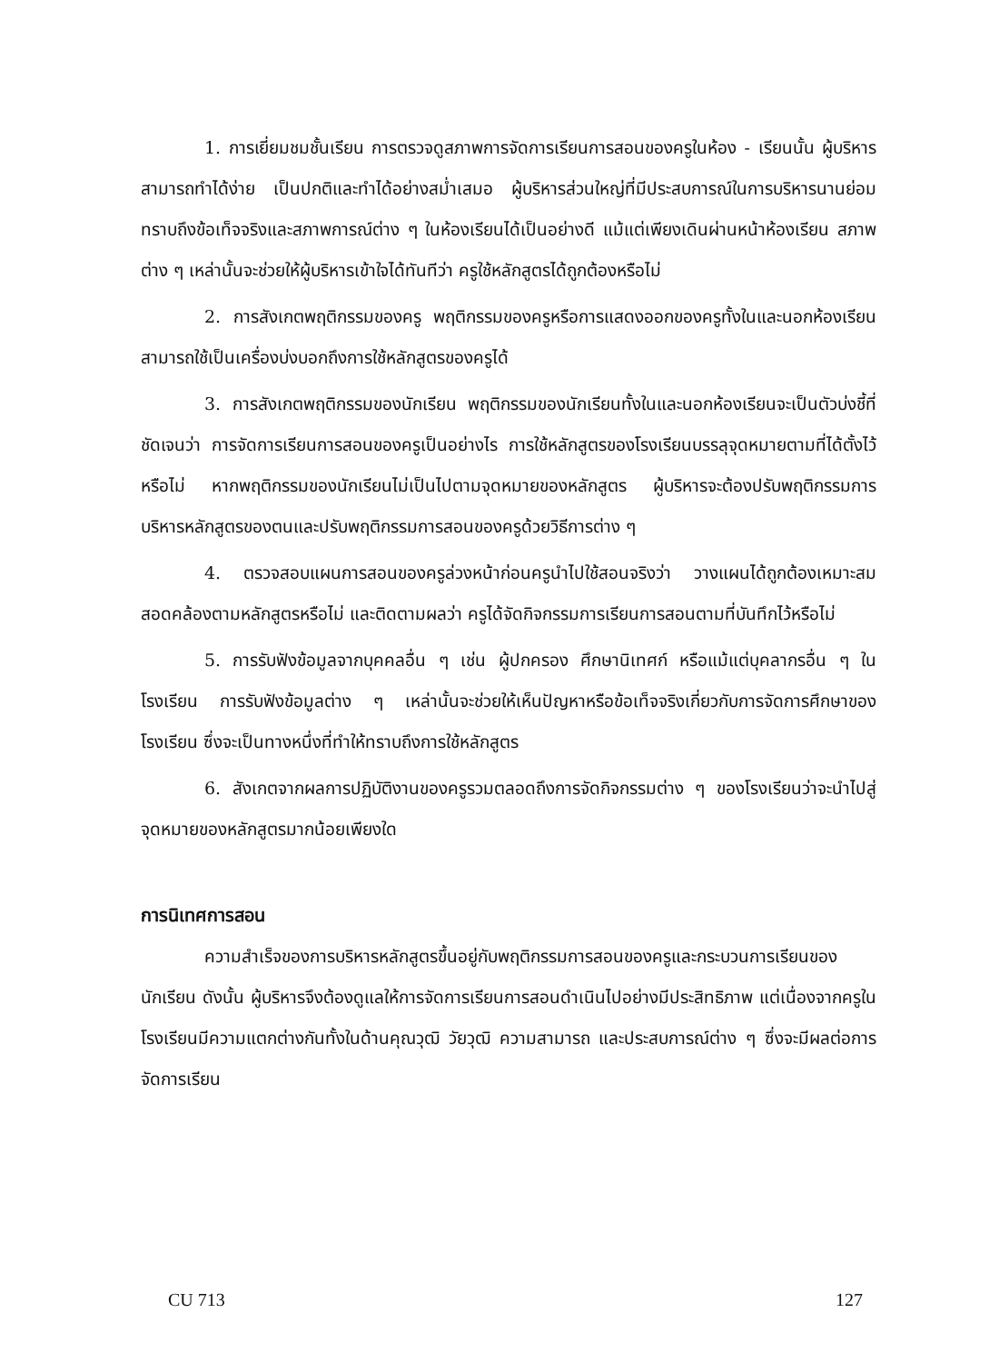1. การเยี่ยมชมชั้นเรียน การตรวจดูสภาพการจัดการเรียนการสอนของครูในห้อง - เรียนนั้น ผู้บริหารสามารถทำได้ง่าย เป็นปกติและทำได้อย่างสม่ำเสมอ ผู้บริหารส่วนใหญ่ที่มีประสบการณ์ในการบริหารนานย่อมทราบถึงข้อเท็จจริงและสภาพการณ์ต่าง ๆ ในห้องเรียนได้เป็นอย่างดี แม้แต่เพียงเดินผ่านหน้าห้องเรียน สภาพต่าง ๆ เหล่านั้นจะช่วยให้ผู้บริหารเข้าใจได้ทันทีว่า ครูใช้หลักสูตรได้ถูกต้องหรือไม่
2. การสังเกตพฤติกรรมของครู พฤติกรรมของครูหรือการแสดงออกของครูทั้งในและนอกห้องเรียนสามารถใช้เป็นเครื่องบ่งบอกถึงการใช้หลักสูตรของครูได้
3. การสังเกตพฤติกรรมของนักเรียน พฤติกรรมของนักเรียนทั้งในและนอกห้องเรียนจะเป็นตัวบ่งชี้ที่ชัดเจนว่า การจัดการเรียนการสอนของครูเป็นอย่างไร การใช้หลักสูตรของโรงเรียนบรรลุจุดหมายตามที่ได้ตั้งไว้หรือไม่ หากพฤติกรรมของนักเรียนไม่เป็นไปตามจุดหมายของหลักสูตร ผู้บริหารจะต้องปรับพฤติกรรมการบริหารหลักสูตรของตนและปรับพฤติกรรมการสอนของครูด้วยวิธีการต่าง ๆ
4. ตรวจสอบแผนการสอนของครูล่วงหน้าก่อนครูนำไปใช้สอนจริงว่า วางแผนได้ถูกต้องเหมาะสมสอดคล้องตามหลักสูตรหรือไม่ และติดตามผลว่า ครูได้จัดกิจกรรมการเรียนการสอนตามที่บันทึกไว้หรือไม่
5. การรับฟังข้อมูลจากบุคคลอื่น ๆ เช่น ผู้ปกครอง ศึกษานิเทศก์ หรือแม้แต่บุคลากรอื่น ๆ ในโรงเรียน การรับฟังข้อมูลต่าง ๆ เหล่านั้นจะช่วยให้เห็นปัญหาหรือข้อเท็จจริงเกี่ยวกับการจัดการศึกษาของโรงเรียน ซึ่งจะเป็นทางหนึ่งที่ทำให้ทราบถึงการใช้หลักสูตร
6. สังเกตจากผลการปฏิบัติงานของครูรวมตลอดถึงการจัดกิจกรรมต่าง ๆ ของโรงเรียนว่าจะนำไปสู่จุดหมายของหลักสูตรมากน้อยเพียงใด
การนิเทศการสอน
ความสำเร็จของการบริหารหลักสูตรขึ้นอยู่กับพฤติกรรมการสอนของครูและกระบวนการเรียนของนักเรียน ดังนั้น ผู้บริหารจึงต้องดูแลให้การจัดการเรียนการสอนดำเนินไปอย่างมีประสิทธิภาพ แต่เนื่องจากครูในโรงเรียนมีความแตกต่างกันทั้งในด้านคุณวุฒิ วัยวุฒิ ความสามารถ และประสบการณ์ต่าง ๆ ซึ่งจะมีผลต่อการจัดการเรียน
CU 713 127